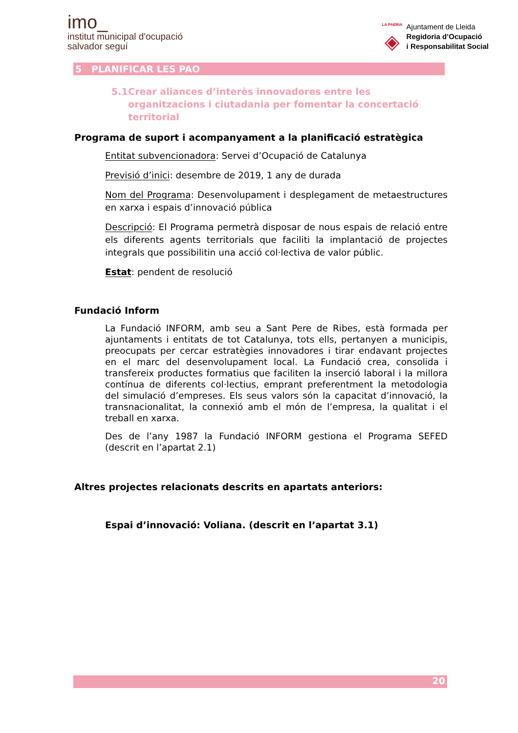imo_
institut municipal d'ocupació
salvador seguí
LA PAERIA
◈
Ajuntament de Lleida
Regidoria d’Ocupació
i Responsabilitat Social
5 PLANIFICAR LES PAO
5.1 Crear aliances d’interès innovadores entre les organitzacions i ciutadania per fomentar la concertació territorial
Programa de suport i acompanyament a la planificació estratègica
Entitat subvencionadora: Servei d’Ocupació de Catalunya
Previsió d’inici: desembre de 2019, 1 any de durada
Nom del Programa: Desenvolupament i desplegament de metaestructures en xarxa i espais d’innovació pública
Descripció: El Programa permetrà disposar de nous espais de relació entre els diferents agents territorials que faciliti la implantació de projectes integrals que possibilitin una acció col·lectiva de valor públic.
Estat: pendent de resolució
Fundació Inform
La Fundació INFORM, amb seu a Sant Pere de Ribes, està formada per ajuntaments i entitats de tot Catalunya, tots ells, pertanyen a municipis, preocupats per cercar estratègies innovadores i tirar endavant projectes en el marc del desenvolupament local. La Fundació crea, consolida i transfereix productes formatius que faciliten la inserció laboral i la millora contínua de diferents col·lectius, emprant preferentment la metodologia del simulació d’empreses. Els seus valors són la capacitat d’innovació, la transnacionalitat, la connexió amb el món de l’empresa, la qualitat i el treball en xarxa.
Des de l’any 1987 la Fundació INFORM gestiona el Programa SEFED (descrit en l’apartat 2.1)
Altres projectes relacionats descrits en apartats anteriors:
Espai d’innovació: Voliana. (descrit en l’apartat 3.1)
20